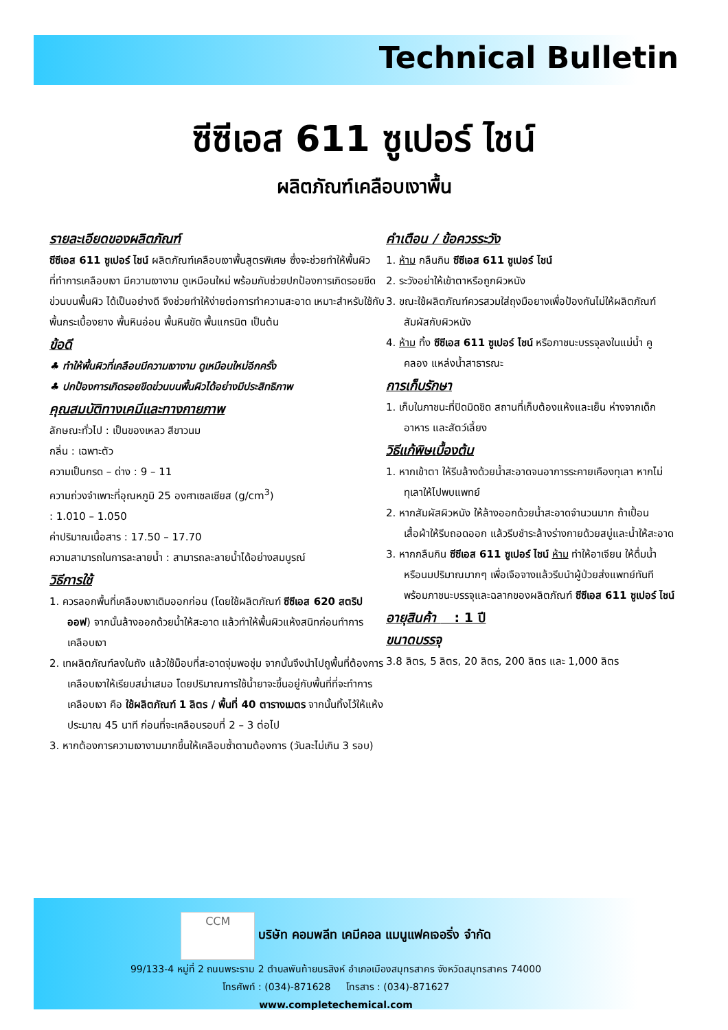Technical Bulletin
ซีซีเอส 611 ซูเปอร์ ไชน์
ผลิตภัณฑ์เคลือบเงาพื้น
รายละเอียดของผลิตภัณฑ์
ซีซีเอส 611 ซูเปอร์ ไชน์ ผลิตภัณฑ์เคลือบเงาพื้นสูตรพิเศษ ซึ่งจะช่วยทำให้พื้นผิวที่ทำการเคลือบเงา มีความเงางาม ดูเหมือนใหม่ พร้อมกับช่วยปกป้องการเกิดรอยขีดข่วนบนพื้นผิว ได้เป็นอย่างดี จึงช่วยทำให้ง่ายต่อการทำความสะอาด เหมาะสำหรับใช้กับพื้นกระเบื้องยาง พื้นหินอ่อน พื้นหินขัด พื้นแกรนิต เป็นต้น
ข้อดี
♣ ทำให้พื้นผิวที่เคลือบมีความเงางาม ดูเหมือนใหม่อีกครั้ง
♣ ปกป้องการเกิดรอยขีดข่วนบนพื้นผิวได้อย่างมีประสิทธิภาพ
คุณสมบัติทางเคมีและทางกายภาพ
ลักษณะทั่วไป : เป็นของเหลว สีขาวนม
กลิ่น : เฉพาะตัว
ความเป็นกรด – ด่าง : 9 – 11
ความถ่วงจำเพาะที่อุณหภูมิ 25 องศาเซลเซียส (g/cm<sup>3</sup>)
: 1.010 – 1.050
ค่าปริมาณเนื้อสาร : 17.50 – 17.70
ความสามารถในการละลายน้ำ : สามารถละลายน้ำได้อย่างสมบูรณ์
วิธีการใช้
1. ควรลอกพื้นที่เคลือบเงาเดิมออกก่อน (โดยใช้ผลิตภัณฑ์ ซีซีเอส 620 สตริป ออฟ) จากนั้นล้างออกด้วยน้ำให้สะอาด แล้วทำให้พื้นผิวแห้งสนิทก่อนทำการเคลือบเงา
2. เทผลิตภัณฑ์ลงในถัง แล้วใช้ม็อบที่สะอาดจุ่มพอชุ่ม จากนั้นจึงนำไปถูพื้นที่ต้องการเคลือบเงาให้เรียบสม่ำเสมอ โดยปริมาณการใช้น้ำยาจะขึ้นอยู่กับพื้นที่ที่จะทำการเคลือบเงา คือ ใช้ผลิตภัณฑ์ 1 ลิตร / พื้นที่ 40 ตารางเมตร จากนั้นทิ้งไว้ให้แห้งประมาณ 45 นาที ก่อนที่จะเคลือบรอบที่ 2 – 3 ต่อไป
3. หากต้องการความเงางามมากขึ้นให้เคลือบซ้ำตามต้องการ (วันละไม่เกิน 3 รอบ)
คำเตือน / ข้อควรระวัง
1. ห้าม กลืนกิน ซีซีเอส 611 ซูเปอร์ ไชน์
2. ระวังอย่าให้เข้าตาหรือถูกผิวหนัง
3. ขณะใช้ผลิตภัณฑ์ควรสวมใส่ถุงมือยางเพื่อป้องกันไม่ให้ผลิตภัณฑ์สัมผัสกับผิวหนัง
4. ห้าม ทิ้ง ซีซีเอส 611 ซูเปอร์ ไชน์ หรือภาชนะบรรจุลงในแม่น้ำ คู คลอง แหล่งน้ำสาธารณะ
การเก็บรักษา
1. เก็บในภาชนะที่ปิดมิดชิด สถานที่เก็บต้องแห้งและเย็น ห่างจากเด็ก อาหาร และสัตว์เลี้ยง
วิธีแก้พิษเบื้องต้น
1. หากเข้าตา ให้รีบล้างด้วยน้ำสะอาดจนอาการระคายเคืองทุเลา หากไม่ทุเลาให้ไปพบแพทย์
2. หากสัมผัสผิวหนัง ให้ล้างออกด้วยน้ำสะอาดจำนวนมาก ถ้าเปื้อนเสื้อผ้าให้รีบถอดออก แล้วรีบชำระล้างร่างกายด้วยสบู่และน้ำให้สะอาด
3. หากกลืนกิน ซีซีเอส 611 ซูเปอร์ ไชน์ ห้าม ทำให้อาเจียน ให้ดื่มน้ำ หรือนมปริมาณมากๆ เพื่อเจือจางแล้วรีบนำผู้ป่วยส่งแพทย์ทันที พร้อมภาชนะบรรจุและฉลากของผลิตภัณฑ์ ซีซีเอส 611 ซูเปอร์ ไชน์
อายุสินค้า : 1 ปี
ขนาดบรรจุ
3.8 ลิตร, 5 ลิตร, 20 ลิตร, 200 ลิตร และ 1,000 ลิตร
CCM บริษัท คอมพลีท เคมีคอล แมนูแฟคเจอริ่ง จำกัด
99/133-4 หมู่ที่ 2 ถนนพระราม 2 ตำบลพันท้ายนรสิงห์ อำเภอเมืองสมุทรสาคร จังหวัดสมุทรสาคร 74000
โทรศัพท์ : (034)-871628 โทรสาร : (034)-871627
www.completechemical.com